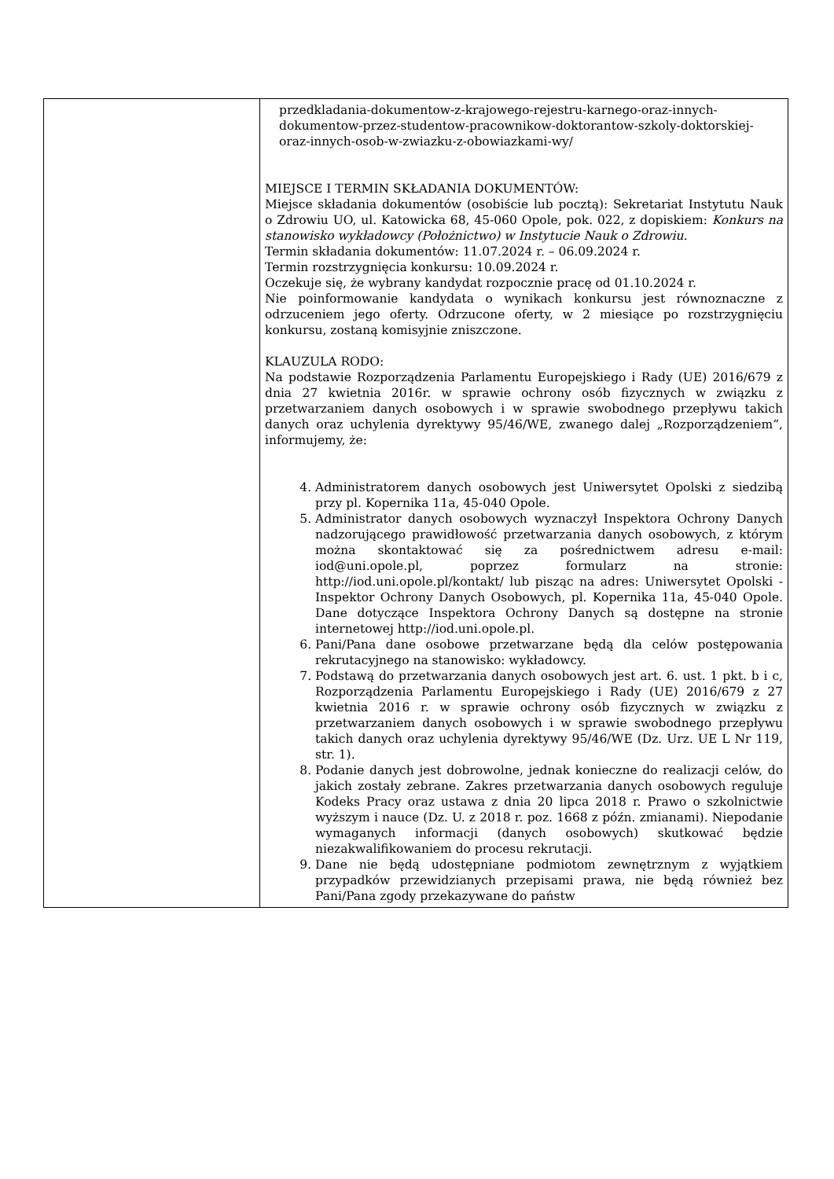| | przedkladania-dokumentow-z-krajowego-rejestru-karnego-oraz-innych-dokumentow-przez-studentow-pracownikow-doktorantow-szkoly-doktorskiej-oraz-innych-osob-w-zwiazku-z-obowiazkami-wy/ MIEJSCE I TERMIN SKŁADANIA DOKUMENTÓW: Miejsce składania dokumentów (osobiście lub pocztą): Sekretariat Instytutu Nauk o Zdrowiu UO, ul. Katowicka 68, 45-060 Opole, pok. 022, z dopiskiem: Konkurs na stanowisko wykładowcy (Położnictwo) w Instytucie Nauk o Zdrowiu. Termin składania dokumentów: 11.07.2024 r. – 06.09.2024 r. Termin rozstrzygnięcia konkursu: 10.09.2024 r. Oczekuje się, że wybrany kandydat rozpocznie pracę od 01.10.2024 r. Nie poinformowanie kandydata o wynikach konkursu jest równoznaczne z odrzuceniem jego oferty. Odrzucone oferty, w 2 miesiące po rozstrzygnięciu konkursu, zostaną komisyjnie zniszczone. KLAUZULA RODO: Na podstawie Rozporządzenia Parlamentu Europejskiego i Rady (UE) 2016/679 z dnia 27 kwietnia 2016r. w sprawie ochrony osób fizycznych w związku z przetwarzaniem danych osobowych i w sprawie swobodnego przepływu takich danych oraz uchylenia dyrektywy 95/46/WE, zwanego dalej „Rozporządzeniem”, informujemy, że: 4. Administratorem danych osobowych jest Uniwersytet Opolski z siedzibą przy pl. Kopernika 11a, 45-040 Opole. 5. Administrator danych osobowych wyznaczył Inspektora Ochrony Danych nadzorującego prawidłowość przetwarzania danych osobowych, z którym można skontaktować się za pośrednictwem adresu e-mail: iod@uni.opole.pl, poprzez formularz na stronie: http://iod.uni.opole.pl/kontakt/ lub pisząc na adres: Uniwersytet Opolski - Inspektor Ochrony Danych Osobowych, pl. Kopernika 11a, 45-040 Opole. Dane dotyczące Inspektora Ochrony Danych są dostępne na stronie internetowej http://iod.uni.opole.pl. 6. Pani/Pana dane osobowe przetwarzane będą dla celów postępowania rekrutacyjnego na stanowisko: wykładowcy. 7. Podstawą do przetwarzania danych osobowych jest art. 6. ust. 1 pkt. b i c, Rozporządzenia Parlamentu Europejskiego i Rady (UE) 2016/679 z 27 kwietnia 2016 r. w sprawie ochrony osób fizycznych w związku z przetwarzaniem danych osobowych i w sprawie swobodnego przepływu takich danych oraz uchylenia dyrektywy 95/46/WE (Dz. Urz. UE L Nr 119, str. 1). 8. Podanie danych jest dobrowolne, jednak konieczne do realizacji celów, do jakich zostały zebrane. Zakres przetwarzania danych osobowych reguluje Kodeks Pracy oraz ustawa z dnia 20 lipca 2018 r. Prawo o szkolnictwie wyższym i nauce (Dz. U. z 2018 r. poz. 1668 z późn. zmianami). Niepodanie wymaganych informacji (danych osobowych) skutkować będzie niezakwalifikowaniem do procesu rekrutacji. 9. Dane nie będą udostępniane podmiotom zewnętrznym z wyjątkiem przypadków przewidzianych przepisami prawa, nie będą również bez Pani/Pana zgody przekazywane do państw |